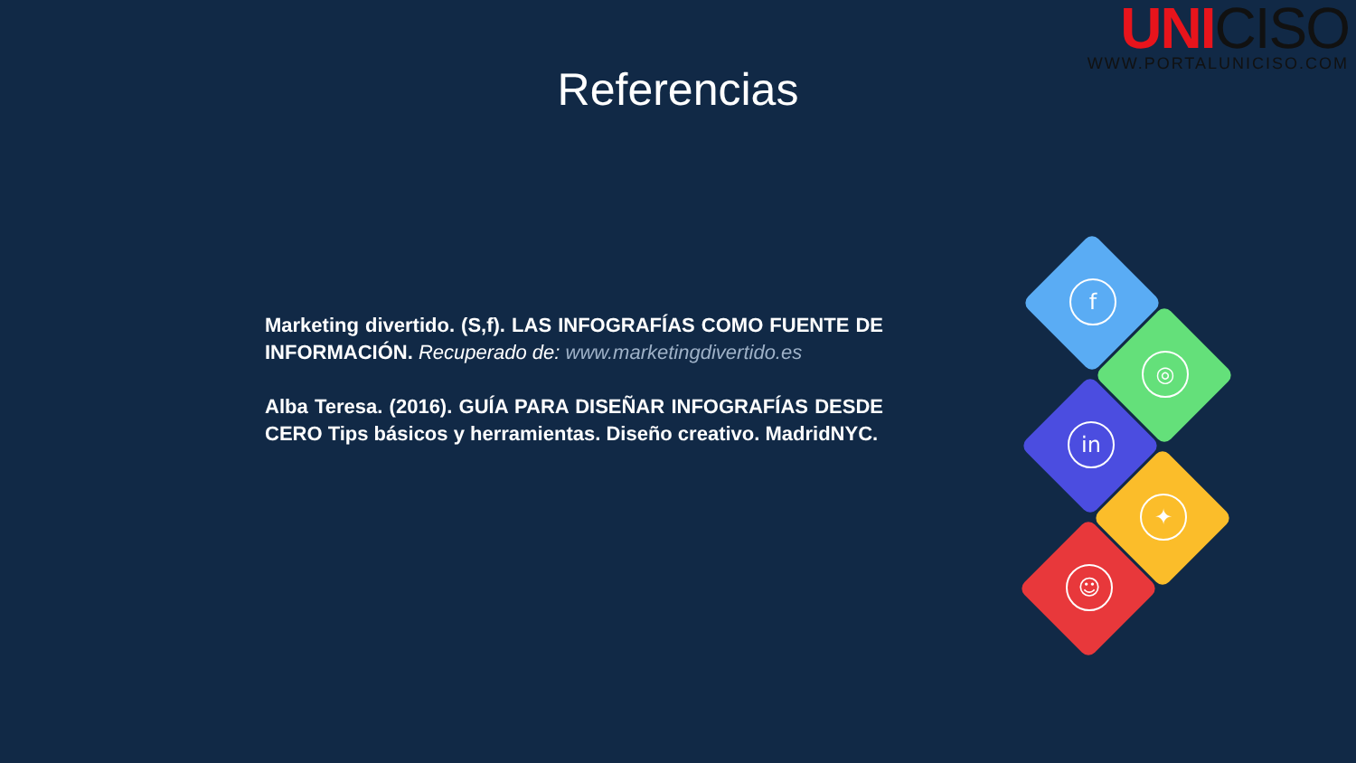UNI CISO
WWW.PORTALUNICISO.COM
Referencias
f
◎
in
✦
☺
Marketing divertido. (S,f). LAS INFOGRAFÍAS COMO FUENTE DE INFORMACIÓN. Recuperado de: www.marketingdivertido.es
Alba Teresa. (2016). GUÍA PARA DISEÑAR INFOGRAFÍAS DESDE CERO Tips básicos y herramientas. Diseño creativo. MadridNYC.